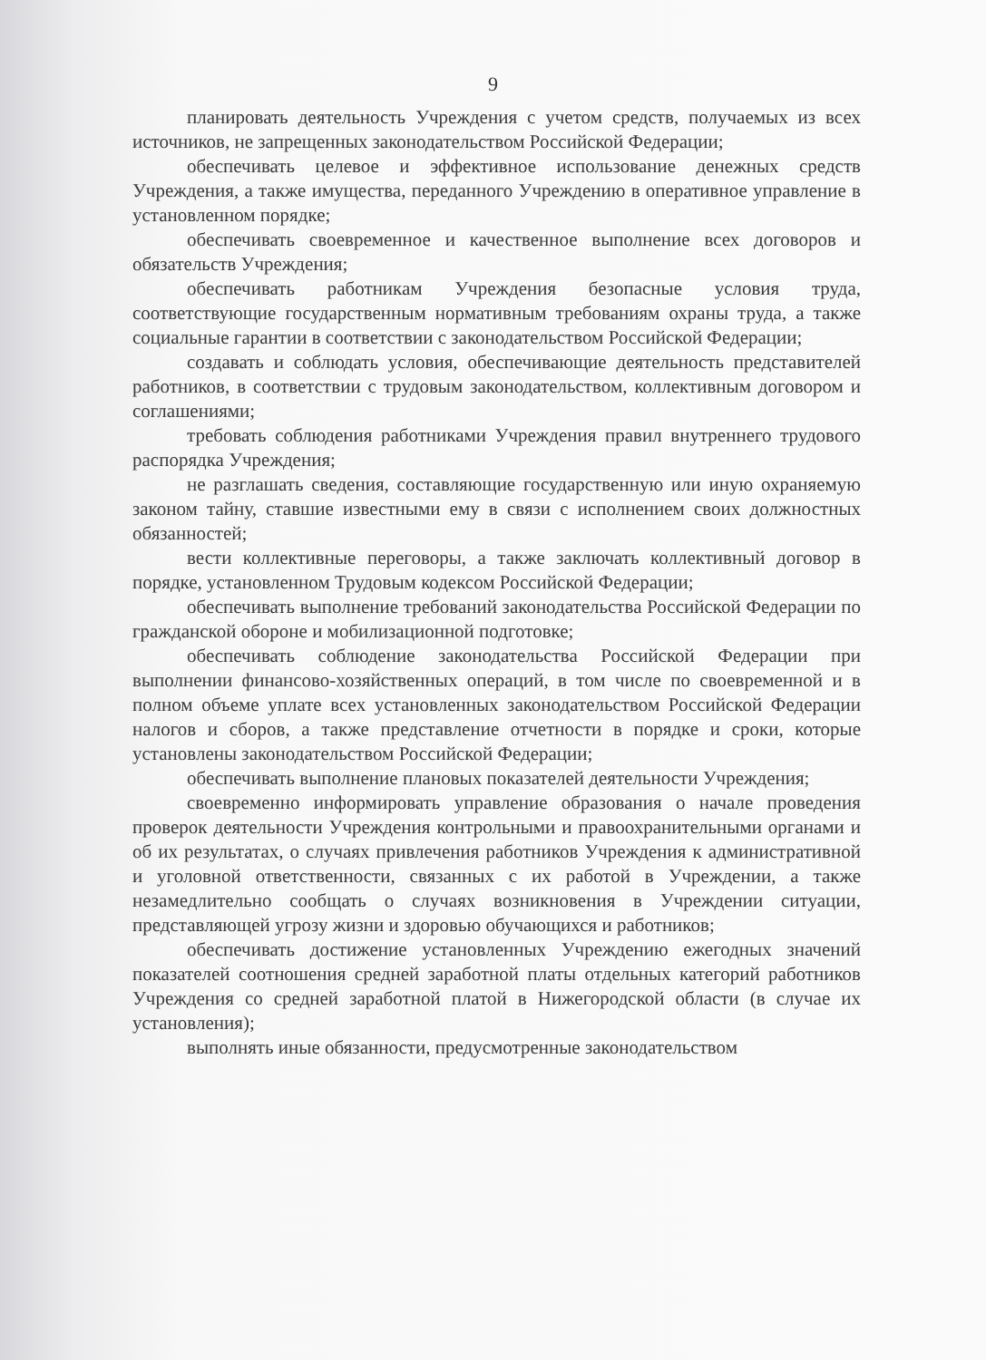9
планировать деятельность Учреждения с учетом средств, получаемых из всех источников, не запрещенных законодательством Российской Федерации;
обеспечивать целевое и эффективное использование денежных средств Учреждения, а также имущества, переданного Учреждению в оперативное управление в установленном порядке;
обеспечивать своевременное и качественное выполнение всех договоров и обязательств Учреждения;
обеспечивать работникам Учреждения безопасные условия труда, соответствующие государственным нормативным требованиям охраны труда, а также социальные гарантии в соответствии с законодательством Российской Федерации;
создавать и соблюдать условия, обеспечивающие деятельность представителей работников, в соответствии с трудовым законодательством, коллективным договором и соглашениями;
требовать соблюдения работниками Учреждения правил внутреннего трудового распорядка Учреждения;
не разглашать сведения, составляющие государственную или иную охраняемую законом тайну, ставшие известными ему в связи с исполнением своих должностных обязанностей;
вести коллективные переговоры, а также заключать коллективный договор в порядке, установленном Трудовым кодексом Российской Федерации;
обеспечивать выполнение требований законодательства Российской Федерации по гражданской обороне и мобилизационной подготовке;
обеспечивать соблюдение законодательства Российской Федерации при выполнении финансово-хозяйственных операций, в том числе по своевременной и в полном объеме уплате всех установленных законодательством Российской Федерации налогов и сборов, а также представление отчетности в порядке и сроки, которые установлены законодательством Российской Федерации;
обеспечивать выполнение плановых показателей деятельности Учреждения;
своевременно информировать управление образования о начале проведения проверок деятельности Учреждения контрольными и правоохранительными органами и об их результатах, о случаях привлечения работников Учреждения к административной и уголовной ответственности, связанных с их работой в Учреждении, а также незамедлительно сообщать о случаях возникновения в Учреждении ситуации, представляющей угрозу жизни и здоровью обучающихся и работников;
обеспечивать достижение установленных Учреждению ежегодных значений показателей соотношения средней заработной платы отдельных категорий работников Учреждения со средней заработной платой в Нижегородской области (в случае их установления);
выполнять иные обязанности, предусмотренные законодательством